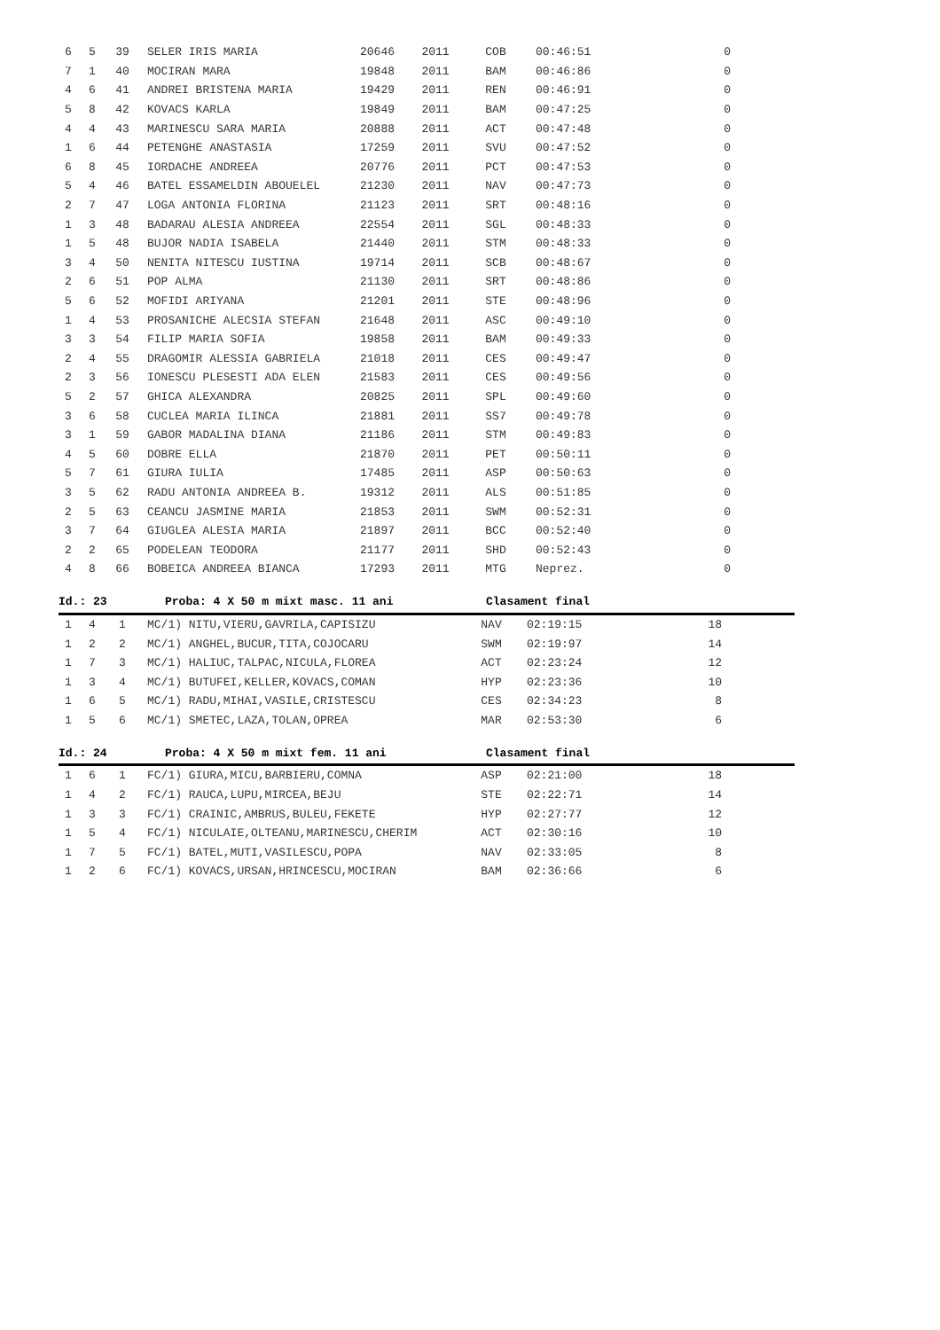| 6 | 5 | 39 | SELER IRIS MARIA | 20646 | 2011 | COB | 00:46:51 | 0 |
| 7 | 1 | 40 | MOCIRAN MARA | 19848 | 2011 | BAM | 00:46:86 | 0 |
| 4 | 6 | 41 | ANDREI BRISTENA MARIA | 19429 | 2011 | REN | 00:46:91 | 0 |
| 5 | 8 | 42 | KOVACS KARLA | 19849 | 2011 | BAM | 00:47:25 | 0 |
| 4 | 4 | 43 | MARINESCU SARA MARIA | 20888 | 2011 | ACT | 00:47:48 | 0 |
| 1 | 6 | 44 | PETENGHE ANASTASIA | 17259 | 2011 | SVU | 00:47:52 | 0 |
| 6 | 8 | 45 | IORDACHE ANDREEA | 20776 | 2011 | PCT | 00:47:53 | 0 |
| 5 | 4 | 46 | BATEL ESSAMELDIN ABOUELEL | 21230 | 2011 | NAV | 00:47:73 | 0 |
| 2 | 7 | 47 | LOGA ANTONIA FLORINA | 21123 | 2011 | SRT | 00:48:16 | 0 |
| 1 | 3 | 48 | BADARAU ALESIA ANDREEA | 22554 | 2011 | SGL | 00:48:33 | 0 |
| 1 | 5 | 48 | BUJOR NADIA ISABELA | 21440 | 2011 | STM | 00:48:33 | 0 |
| 3 | 4 | 50 | NENITA NITESCU IUSTINA | 19714 | 2011 | SCB | 00:48:67 | 0 |
| 2 | 6 | 51 | POP ALMA | 21130 | 2011 | SRT | 00:48:86 | 0 |
| 5 | 6 | 52 | MOFIDI ARIYANA | 21201 | 2011 | STE | 00:48:96 | 0 |
| 1 | 4 | 53 | PROSANICHE ALECSIA STEFAN | 21648 | 2011 | ASC | 00:49:10 | 0 |
| 3 | 3 | 54 | FILIP MARIA SOFIA | 19858 | 2011 | BAM | 00:49:33 | 0 |
| 2 | 4 | 55 | DRAGOMIR ALESSIA GABRIELA | 21018 | 2011 | CES | 00:49:47 | 0 |
| 2 | 3 | 56 | IONESCU PLESESTI ADA ELEN | 21583 | 2011 | CES | 00:49:56 | 0 |
| 5 | 2 | 57 | GHICA ALEXANDRA | 20825 | 2011 | SPL | 00:49:60 | 0 |
| 3 | 6 | 58 | CUCLEA MARIA ILINCA | 21881 | 2011 | SS7 | 00:49:78 | 0 |
| 3 | 1 | 59 | GABOR MADALINA DIANA | 21186 | 2011 | STM | 00:49:83 | 0 |
| 4 | 5 | 60 | DOBRE ELLA | 21870 | 2011 | PET | 00:50:11 | 0 |
| 5 | 7 | 61 | GIURA IULIA | 17485 | 2011 | ASP | 00:50:63 | 0 |
| 3 | 5 | 62 | RADU ANTONIA ANDREEA B. | 19312 | 2011 | ALS | 00:51:85 | 0 |
| 2 | 5 | 63 | CEANCU JASMINE MARIA | 21853 | 2011 | SWM | 00:52:31 | 0 |
| 3 | 7 | 64 | GIUGLEA ALESIA MARIA | 21897 | 2011 | BCC | 00:52:40 | 0 |
| 2 | 2 | 65 | PODELEAN TEODORA | 21177 | 2011 | SHD | 00:52:43 | 0 |
| 4 | 8 | 66 | BOBEICA ANDREEA BIANCA | 17293 | 2011 | MTG | Neprez. | 0 |
Id.: 23 Proba: 4 X 50 m mixt masc. 11 ani Clasament final
| 1 | 4 | 1 | MC/1) NITU,VIERU,GAVRILA,CAPISIZU | NAV | 02:19:15 | 18 |
| 1 | 2 | 2 | MC/1) ANGHEL,BUCUR,TITA,COJOCARU | SWM | 02:19:97 | 14 |
| 1 | 7 | 3 | MC/1) HALIUC,TALPAC,NICULA,FLOREA | ACT | 02:23:24 | 12 |
| 1 | 3 | 4 | MC/1) BUTUFEI,KELLER,KOVACS,COMAN | HYP | 02:23:36 | 10 |
| 1 | 6 | 5 | MC/1) RADU,MIHAI,VASILE,CRISTESCU | CES | 02:34:23 | 8 |
| 1 | 5 | 6 | MC/1) SMETEC,LAZA,TOLAN,OPREA | MAR | 02:53:30 | 6 |
Id.: 24 Proba: 4 X 50 m mixt fem. 11 ani Clasament final
| 1 | 6 | 1 | FC/1) GIURA,MICU,BARBIERU,COMNA | ASP | 02:21:00 | 18 |
| 1 | 4 | 2 | FC/1) RAUCA,LUPU,MIRCEA,BEJU | STE | 02:22:71 | 14 |
| 1 | 3 | 3 | FC/1) CRAINIC,AMBRUS,BULEU,FEKETE | HYP | 02:27:77 | 12 |
| 1 | 5 | 4 | FC/1) NICULAIE,OLTEANU,MARINESCU,CHERIM | ACT | 02:30:16 | 10 |
| 1 | 7 | 5 | FC/1) BATEL,MUTI,VASILESCU,POPA | NAV | 02:33:05 | 8 |
| 1 | 2 | 6 | FC/1) KOVACS,URSAN,HRINCESCU,MOCIRAN | BAM | 02:36:66 | 6 |